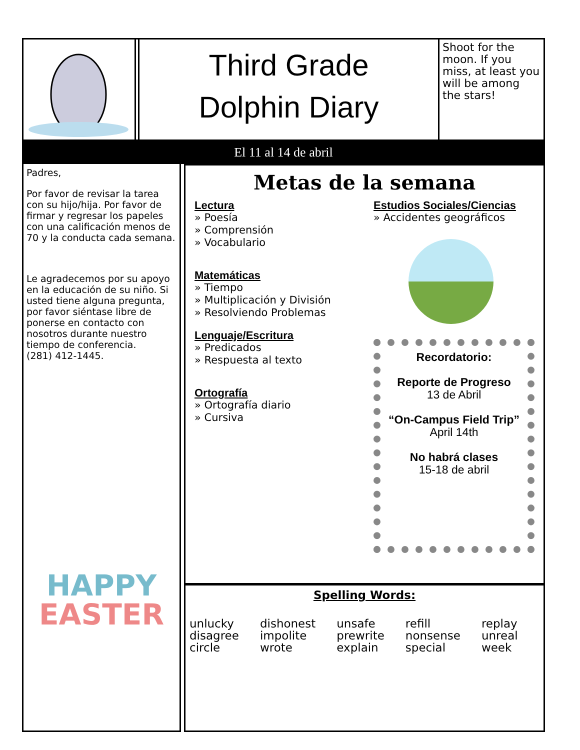Third Grade
Dolphin Diary
Shoot for the moon. If you miss, at least you will be among the stars!
El 11 al 14 de abril
Padres,
Por favor de revisar la tarea con su hijo/hija. Por favor de firmar y regresar los papeles con una calificación menos de 70 y la conducta cada semana.
Le agradecemos por su apoyo en la educación de su niño. Si usted tiene alguna pregunta, por favor siéntase libre de ponerse en contacto con nosotros durante nuestro tiempo de conferencia.
(281) 412-1445.
HAPPY
EASTER
Metas de la semana
Lectura
» Poesía
» Comprensión
» Vocabulario
Matemáticas
» Tiempo
» Multiplicación y División
» Resolviendo Problemas
Lenguaje/Escritura
» Predicados
» Respuesta al texto
Ortografía
» Ortografía diario
» Cursiva
Estudios Sociales/Ciencias
» Accidentes geográficos
Recordatorio:
Reporte de Progreso
13 de Abril
“On-Campus Field Trip”
April 14th
No habrá clases
15-18 de abril
Spelling Words:
| unlucky disagree circle | dishonest impolite wrote | unsafe prewrite explain | refill nonsense special | replay unreal week |